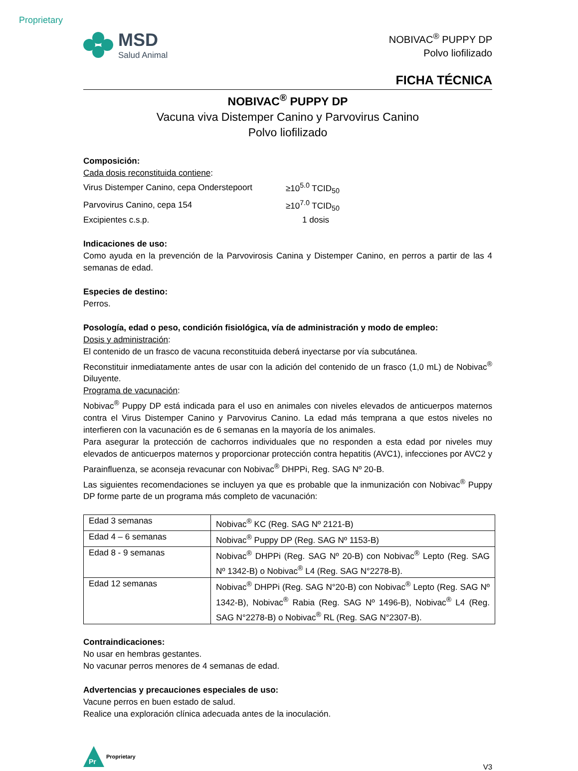Proprietary
MSD
Salud Animal
NOBIVAC<sup>®</sup> PUPPY DP
Polvo liofilizado
FICHA TÉCNICA
NOBIVAC<sup>®</sup> PUPPY DP
Vacuna viva Distemper Canino y Parvovirus Canino
Polvo liofilizado
Composición:
Cada dosis reconstituida contiene:
| Virus Distemper Canino, cepa Onderstepoort | ≥10<sup>5.0</sup> TCID<sub>50</sub> |
| Parvovirus Canino, cepa 154 | ≥10<sup>7.0</sup> TCID<sub>50</sub> |
| Excipientes c.s.p. | 1 dosis |
Indicaciones de uso:
Como ayuda en la prevención de la Parvovirosis Canina y Distemper Canino, en perros a partir de las 4 semanas de edad.
Especies de destino:
Perros.
Posología, edad o peso, condición fisiológica, vía de administración y modo de empleo:
Dosis y administración:
El contenido de un frasco de vacuna reconstituida deberá inyectarse por vía subcutánea.
Reconstituir inmediatamente antes de usar con la adición del contenido de un frasco (1,0 mL) de Nobivac<sup>®</sup> Diluyente.
Programa de vacunación:
Nobivac<sup>®</sup> Puppy DP está indicada para el uso en animales con niveles elevados de anticuerpos maternos contra el Virus Distemper Canino y Parvovirus Canino. La edad más temprana a que estos niveles no interfieren con la vacunación es de 6 semanas en la mayoría de los animales.
Para asegurar la protección de cachorros individuales que no responden a esta edad por niveles muy elevados de anticuerpos maternos y proporcionar protección contra hepatitis (AVC1), infecciones por AVC2 y Parainfluenza, se aconseja revacunar con Nobivac<sup>®</sup> DHPPi, Reg. SAG Nº 20-B.
Las siguientes recomendaciones se incluyen ya que es probable que la inmunización con Nobivac<sup>®</sup> Puppy DP forme parte de un programa más completo de vacunación:
| Edad 3 semanas | Nobivac<sup>®</sup> KC (Reg. SAG Nº 2121-B) |
| Edad 4 – 6 semanas | Nobivac<sup>®</sup> Puppy DP (Reg. SAG Nº 1153-B) |
| Edad 8 - 9 semanas | Nobivac<sup>®</sup> DHPPi (Reg. SAG Nº 20-B) con Nobivac<sup>®</sup> Lepto (Reg. SAG Nº 1342-B) o Nobivac<sup>®</sup> L4 (Reg. SAG N°2278-B). |
| Edad 12 semanas | Nobivac<sup>®</sup> DHPPi (Reg. SAG N°20-B) con Nobivac<sup>®</sup> Lepto (Reg. SAG Nº 1342-B), Nobivac<sup>®</sup> Rabia (Reg. SAG Nº 1496-B), Nobivac<sup>®</sup> L4 (Reg. SAG N°2278-B) o Nobivac<sup>®</sup> RL (Reg. SAG N°2307-B). |
Contraindicaciones:
No usar en hembras gestantes.
No vacunar perros menores de 4 semanas de edad.
Advertencias y precauciones especiales de uso:
Vacune perros en buen estado de salud.
Realice una exploración clínica adecuada antes de la inoculación.
Pr
Proprietary
V3